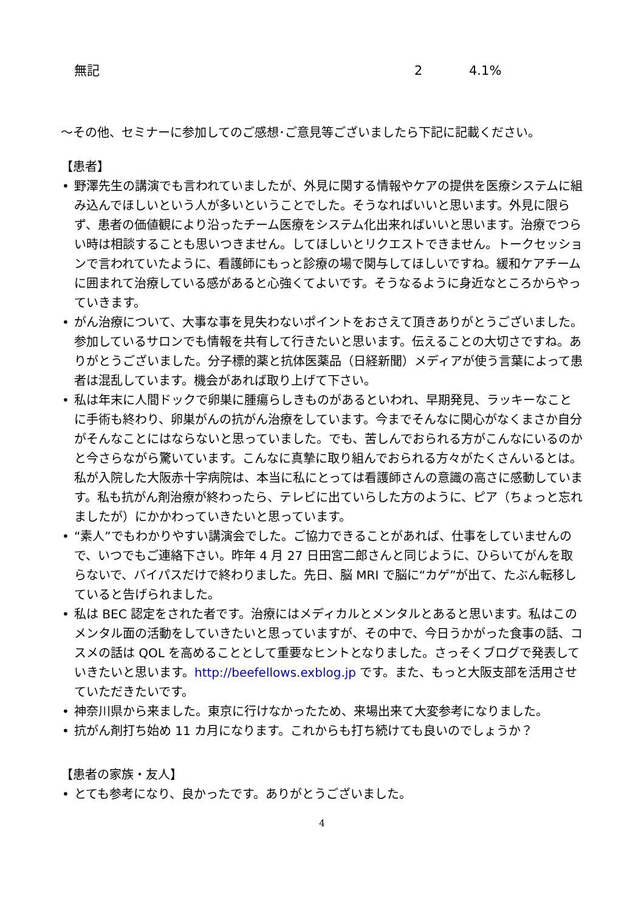| 無記 | 2 | 4.1% |
～その他、セミナーに参加してのご感想･ご意見等ございましたら下記に記載ください。
【患者】
• 野澤先生の講演でも言われていましたが、外見に関する情報やケアの提供を医療システムに組み込んでほしいという人が多いということでした。そうなればいいと思います。外見に限らず、患者の価値観により沿ったチーム医療をシステム化出来ればいいと思います。治療でつらい時は相談することも思いつきません。してほしいとリクエストできません。トークセッションで言われていたように、看護師にもっと診療の場で関与してほしいですね。緩和ケアチームに囲まれて治療している感があると心強くてよいです。そうなるように身近なところからやっていきます。
• がん治療について、大事な事を見失わないポイントをおさえて頂きありがとうございました。参加しているサロンでも情報を共有して行きたいと思います。伝えることの大切さですね。ありがとうございました。分子標的薬と抗体医薬品（日経新聞）メディアが使う言葉によって患者は混乱しています。機会があれば取り上げて下さい。
• 私は年末に人間ドックで卵巣に腫瘍らしきものがあるといわれ、早期発見、ラッキーなことに手術も終わり、卵巣がんの抗がん治療をしています。今までそんなに関心がなくまさか自分がそんなことにはならないと思っていました。でも、苦しんでおられる方がこんなにいるのかと今さらながら驚いています。こんなに真摯に取り組んでおられる方々がたくさんいるとは。私が入院した大阪赤十字病院は、本当に私にとっては看護師さんの意識の高さに感動しています。私も抗がん剤治療が終わったら、テレビに出ていらした方のように、ピア（ちょっと忘れましたが）にかかわっていきたいと思っています。
• “素人”でもわかりやすい講演会でした。ご協力できることがあれば、仕事をしていませんので、いつでもご連絡下さい。昨年 4 月 27 日田宮二郎さんと同じように、ひらいてがんを取らないで、バイパスだけで終わりました。先日、脳 MRI で脳に“カゲ”が出て、たぶん転移していると告げられました。
• 私は BEC 認定をされた者です。治療にはメディカルとメンタルとあると思います。私はこのメンタル面の活動をしていきたいと思っていますが、その中で、今日うかがった食事の話、コスメの話は QOL を高めることとして重要なヒントとなりました。さっそくブログで発表していきたいと思います。http://beefellows.exblog.jp です。また、もっと大阪支部を活用させていただきたいです。
• 神奈川県から来ました。東京に行けなかったため、来場出来て大変参考になりました。
• 抗がん剤打ち始め 11 カ月になります。これからも打ち続けても良いのでしょうか？
【患者の家族・友人】
• とても参考になり、良かったです。ありがとうございました。
4